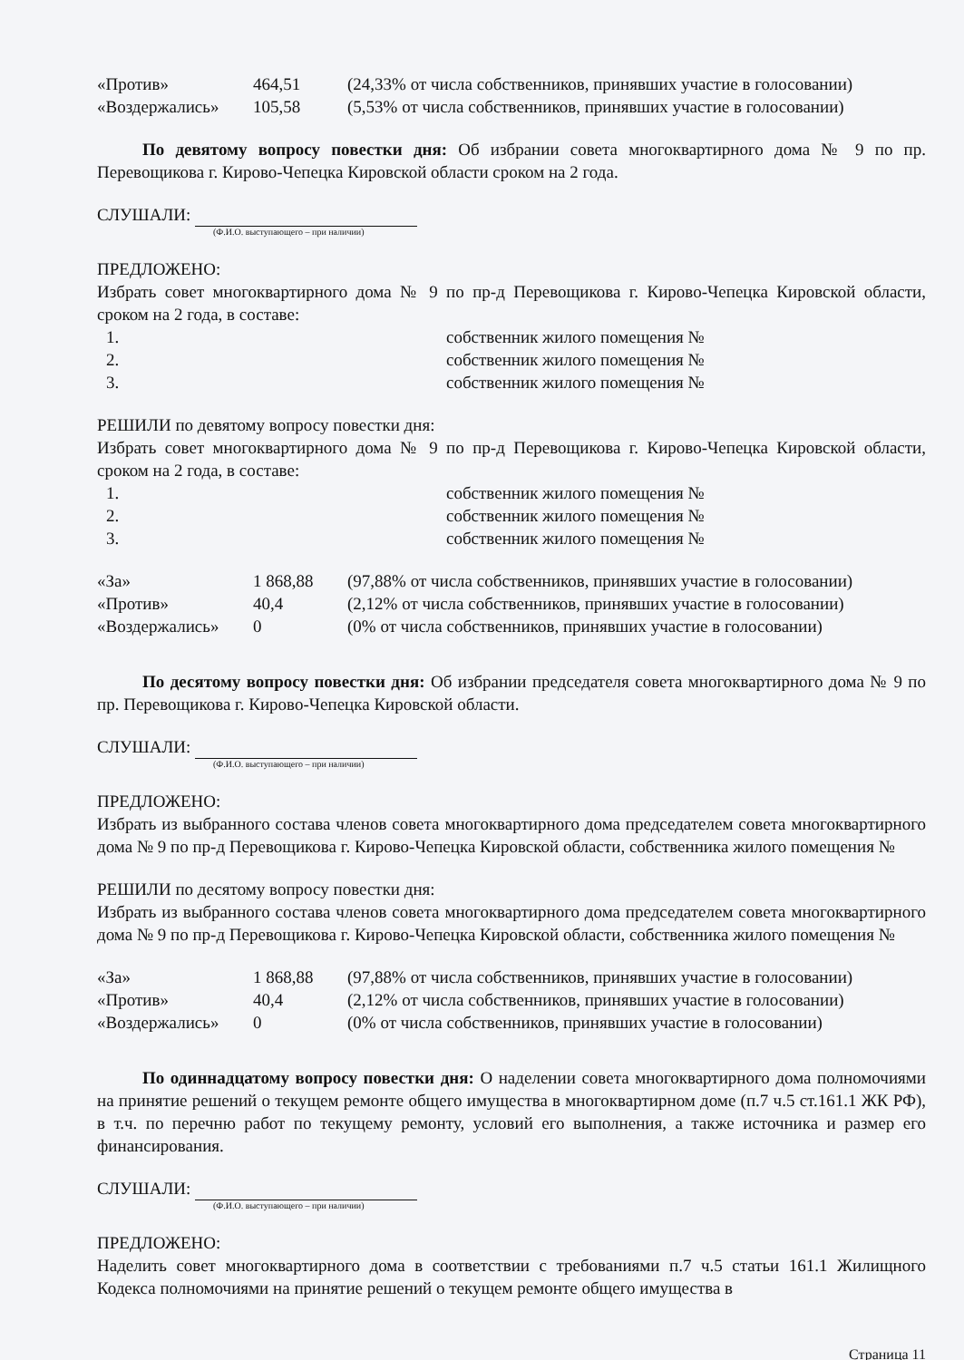| «Против» | 464,51 | (24,33% от числа собственников, принявших участие в голосовании) |
| «Воздержались» | 105,58 | (5,53% от числа собственников, принявших участие в голосовании) |
По девятому вопросу повестки дня: Об избрании совета многоквартирного дома № 9 по пр. Перевощикова г. Кирово-Чепецка Кировской области сроком на 2 года.
СЛУШАЛИ:
(Ф.И.О. выступающего – при наличии)
ПРЕДЛОЖЕНО:
Избрать совет многоквартирного дома № 9 по пр-д Перевощикова г. Кирово-Чепецка Кировской области, сроком на 2 года, в составе:
| 1. | собственник жилого помещения № |
| 2. | собственник жилого помещения № |
| 3. | собственник жилого помещения № |
РЕШИЛИ по девятому вопросу повестки дня:
Избрать совет многоквартирного дома № 9 по пр-д Перевощикова г. Кирово-Чепецка Кировской области, сроком на 2 года, в составе:
| 1. | собственник жилого помещения № |
| 2. | собственник жилого помещения № |
| 3. | собственник жилого помещения № |
| «За» | 1 868,88 | (97,88% от числа собственников, принявших участие в голосовании) |
| «Против» | 40,4 | (2,12% от числа собственников, принявших участие в голосовании) |
| «Воздержались» | 0 | (0% от числа собственников, принявших участие в голосовании) |
По десятому вопросу повестки дня: Об избрании председателя совета многоквартирного дома № 9 по пр. Перевощикова г. Кирово-Чепецка Кировской области.
СЛУШАЛИ:
(Ф.И.О. выступающего – при наличии)
ПРЕДЛОЖЕНО:
Избрать из выбранного состава членов совета многоквартирного дома председателем совета многоквартирного дома № 9 по пр-д Перевощикова г. Кирово-Чепецка Кировской области, собственника жилого помещения №
РЕШИЛИ по десятому вопросу повестки дня:
Избрать из выбранного состава членов совета многоквартирного дома председателем совета многоквартирного дома № 9 по пр-д Перевощикова г. Кирово-Чепецка Кировской области, собственника жилого помещения №
| «За» | 1 868,88 | (97,88% от числа собственников, принявших участие в голосовании) |
| «Против» | 40,4 | (2,12% от числа собственников, принявших участие в голосовании) |
| «Воздержались» | 0 | (0% от числа собственников, принявших участие в голосовании) |
По одиннадцатому вопросу повестки дня: О наделении совета многоквартирного дома полномочиями на принятие решений о текущем ремонте общего имущества в многоквартирном доме (п.7 ч.5 ст.161.1 ЖК РФ), в т.ч. по перечню работ по текущему ремонту, условий его выполнения, а также источника и размер его финансирования.
СЛУШАЛИ:
(Ф.И.О. выступающего – при наличии)
ПРЕДЛОЖЕНО:
Наделить совет многоквартирного дома в соответствии с требованиями п.7 ч.5 статьи 161.1 Жилищного Кодекса полномочиями на принятие решений о текущем ремонте общего имущества в
Страница 11